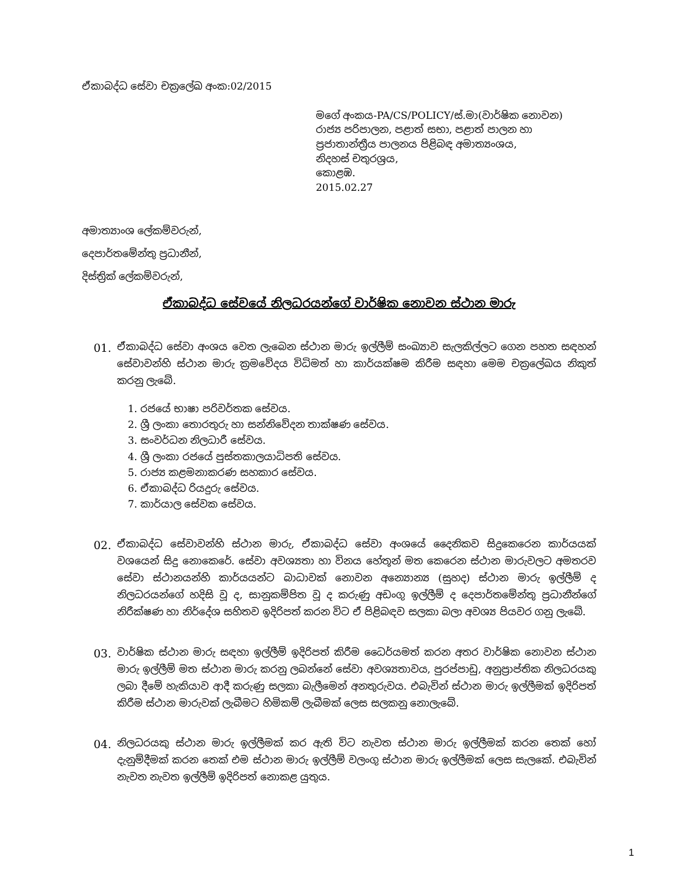ඒකාබද්ධ සේවා චක්‍රලේඛ අංක:02/2015
මගේ අංකය-PA/CS/POLICY/ස්.මා(වාර්ෂික නොවන)
රාජ්‍ය පරිපාලන, පළාත් සභා, පළාත් පාලන හා
ප්‍රජාතාන්ත්‍රීය පාලනය පිළිබඳ අමාත්‍යංශය,
නිදහස් චතුරශ්‍රය,
කොළඹ.
2015.02.27
අමාත්‍යාංශ ලේකම්වරුන්,
දෙපාර්තමේන්තු ප්‍රධානීන්,
දිස්ත්‍රික් ලේකම්වරුන්,
ඒකාබද්ධ සේවයේ නිලධරයන්ගේ වාර්ෂික නොවන ස්ථාන මාරු
01. ඒකාබද්ධ සේවා අංශය වෙත ලැබෙන ස්ථාන මාරු ඉල්ලීම් සංඛ්‍යාව සැලකිල්ලට ගෙන පහත සඳහන් සේවාවන්හි ස්ථාන මාරු ක්‍රමවේදය විධිමත් හා කාර්යක්ෂම කිරීම සඳහා මෙම චක්‍රලේඛය නිකුත් කරනු ලැබේ.
1. රජයේ භාෂා පරිවර්තක සේවය.
2. ශ්‍රී ලංකා තොරතුරු හා සන්නිවේදන තාක්ෂණ සේවය.
3. සංවර්ධන නිලධාරී සේවය.
4. ශ්‍රී ලංකා රජයේ පුස්තකාලයාධිපති සේවය.
5. රාජ්‍ය කළමනාකරණ සහකාර සේවය.
6. ඒකාබද්ධ රියදුරු සේවය.
7. කාර්යාල සේවක සේවය.
02. ඒකාබද්ධ සේවාවන්හි ස්ථාන මාරු, ඒකාබද්ධ සේවා අංශයේ දෛනිකව සිදුකෙරෙන කාර්යයක් වශයෙන් සිදු නොකෙරේ. සේවා අවශ්‍යතා හා විනය හේතූන් මත කෙරෙන ස්ථාන මාරුවලට අමතරව සේවා ස්ථානයන්හි කාර්යයන්ට බාධාවක් නොවන අන්‍යොන්‍ය (සුහද) ස්ථාන මාරු ඉල්ලීම් ද නිලධරයන්ගේ හදිසි වූ ද, සානුකම්පිත වූ ද කරුණු අඩංගු ඉල්ලීම් ද දෙපාර්තමේන්තු ප්‍රධානීන්ගේ නිරීක්ෂණ හා නිර්දේශ සහිතව ඉදිරිපත් කරන විට ඒ පිළිබඳව සලකා බලා අවශ්‍ය පියවර ගනු ලැබේ.
03. වාර්ෂික ස්ථාන මාරු සඳහා ඉල්ලීම් ඉදිරිපත් කිරීම ධෛර්යමත් කරන අතර වාර්ෂික නොවන ස්ථාන මාරු ඉල්ලීම් මත ස්ථාන මාරු කරනු ලබන්නේ සේවා අවශ්‍යතාවය, පුරප්පාඩු, අනුප්‍රාප්තික නිලධරයකු ලබා දීමේ හැකියාව ආදී කරුණු සලකා බැලීමෙන් අනතුරුවය. එබැවින් ස්ථාන මාරු ඉල්ලීමක් ඉදිරිපත් කිරීම ස්ථාන මාරුවක් ලැබීමට හිමිකම් ලැබීමක් ලෙස සලකනු නොලැබේ.
04. නිලධරයකු ස්ථාන මාරු ඉල්ලීමක් කර ඇති විට නැවත ස්ථාන මාරු ඉල්ලීමක් කරන තෙක් හෝ දැනුම්දීමක් කරන තෙක් එම ස්ථාන මාරු ඉල්ලීම් වලංගු ස්ථාන මාරු ඉල්ලීමක් ලෙස සැලකේ. එබැවින් නැවත නැවත ඉල්ලීම් ඉදිරිපත් නොකළ යුතුය.
1